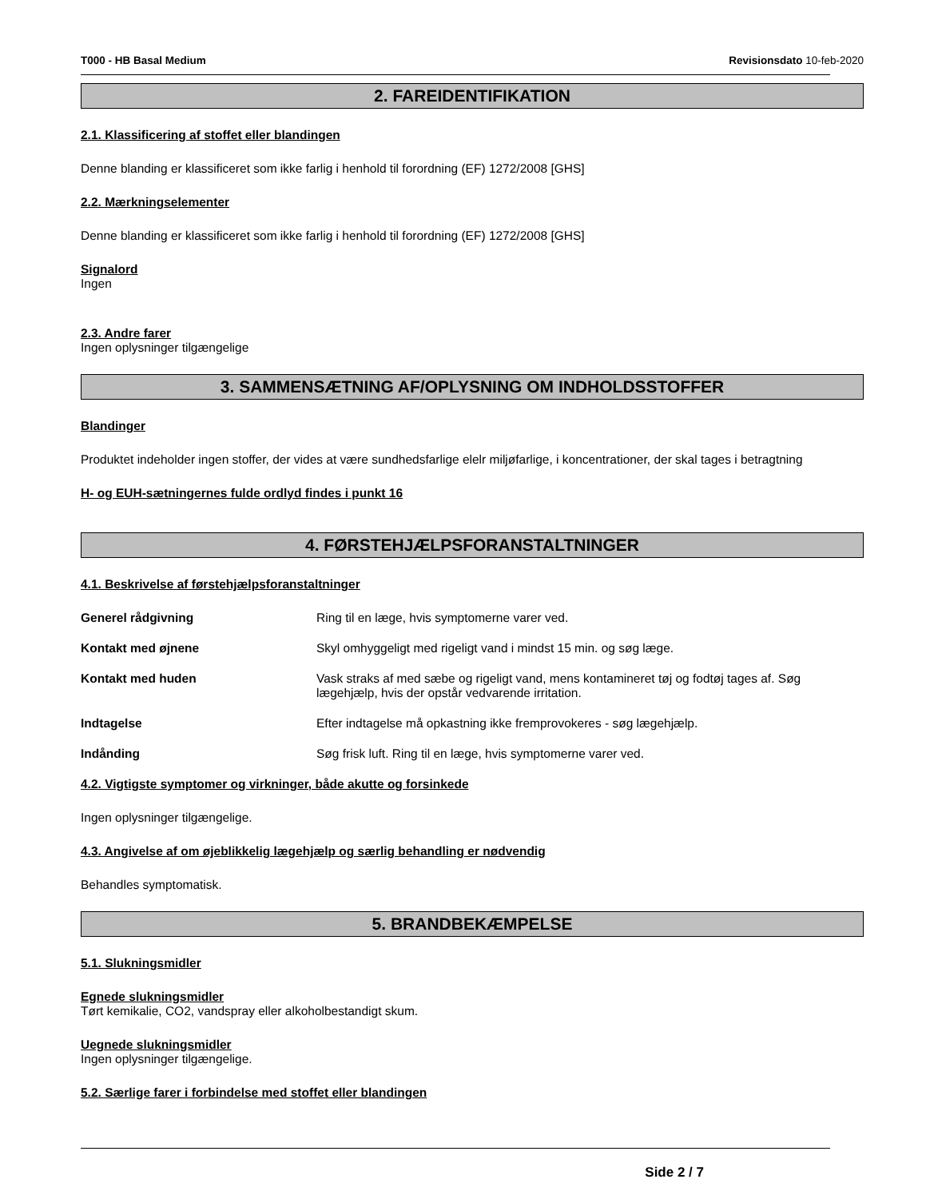T000 - HB Basal Medium Revisionsdato 10-feb-2020
2. FAREIDENTIFIKATION
2.1. Klassificering af stoffet eller blandingen
Denne blanding er klassificeret som ikke farlig i henhold til forordning (EF) 1272/2008 [GHS]
2.2. Mærkningselementer
Denne blanding er klassificeret som ikke farlig i henhold til forordning (EF) 1272/2008 [GHS]
Signalord
Ingen
2.3. Andre farer
Ingen oplysninger tilgængelige
3. SAMMENSÆTNING AF/OPLYSNING OM INDHOLDSSTOFFER
Blandinger
Produktet indeholder ingen stoffer, der vides at være sundhedsfarlige elelr miljøfarlige, i koncentrationer, der skal tages i betragtning
H- og EUH-sætningernes fulde ordlyd findes i punkt 16
4. FØRSTEHJÆLPSFORANSTALTNINGER
4.1. Beskrivelse af førstehjælpsforanstaltninger
Generel rådgivning Ring til en læge, hvis symptomerne varer ved.
Kontakt med øjnene Skyl omhyggeligt med rigeligt vand i mindst 15 min. og søg læge.
Kontakt med huden Vask straks af med sæbe og rigeligt vand, mens kontamineret tøj og fodtøj tages af. Søg lægehjælp, hvis der opstår vedvarende irritation.
Indtagelse Efter indtagelse må opkastning ikke fremprovokeres - søg lægehjælp.
Indånding Søg frisk luft. Ring til en læge, hvis symptomerne varer ved.
4.2. Vigtigste symptomer og virkninger, både akutte og forsinkede
Ingen oplysninger tilgængelige.
4.3. Angivelse af om øjeblikkelig lægehjælp og særlig behandling er nødvendig
Behandles symptomatisk.
5. BRANDBEKÆMPELSE
5.1. Slukningsmidler
Egnede slukningsmidler
Tørt kemikalie, CO2, vandspray eller alkoholbestandigt skum.
Uegnede slukningsmidler
Ingen oplysninger tilgængelige.
5.2. Særlige farer i forbindelse med stoffet eller blandingen
Side 2 / 7